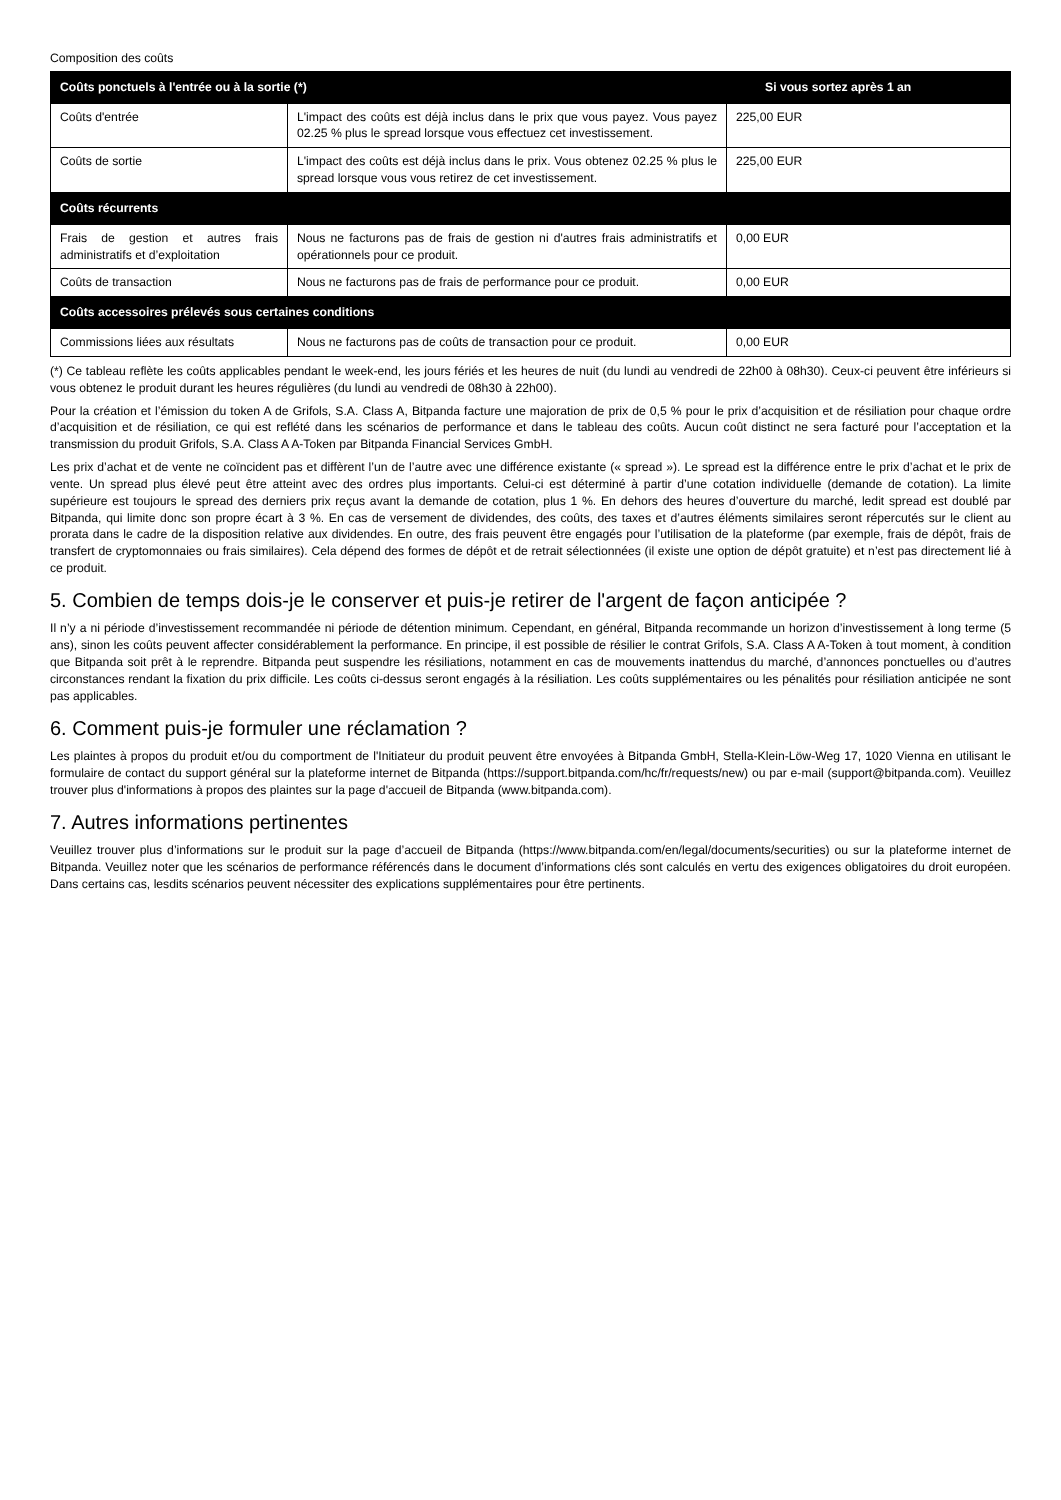Composition des coûts
| Coûts ponctuels à l'entrée ou à la sortie (*) | | Si vous sortez après 1 an |
| --- | --- | --- |
| Coûts d'entrée | L'impact des coûts est déjà inclus dans le prix que vous payez. Vous payez 02.25 % plus le spread lorsque vous effectuez cet investissement. | 225,00 EUR |
| Coûts de sortie | L'impact des coûts est déjà inclus dans le prix. Vous obtenez 02.25 % plus le spread lorsque vous vous retirez de cet investissement. | 225,00 EUR |
| Coûts récurrents | | |
| Frais de gestion et autres frais administratifs et d’exploitation | Nous ne facturons pas de frais de gestion ni d'autres frais administratifs et opérationnels pour ce produit. | 0,00 EUR |
| Coûts de transaction | Nous ne facturons pas de frais de performance pour ce produit. | 0,00 EUR |
| Coûts accessoires prélevés sous certaines conditions | | |
| Commissions liées aux résultats | Nous ne facturons pas de coûts de transaction pour ce produit. | 0,00 EUR |
(*) Ce tableau reflète les coûts applicables pendant le week-end, les jours fériés et les heures de nuit (du lundi au vendredi de 22h00 à 08h30). Ceux-ci peuvent être inférieurs si vous obtenez le produit durant les heures régulières (du lundi au vendredi de 08h30 à 22h00).
Pour la création et l’émission du token A de Grifols, S.A. Class A, Bitpanda facture une majoration de prix de 0,5 % pour le prix d’acquisition et de résiliation pour chaque ordre d’acquisition et de résiliation, ce qui est reflété dans les scénarios de performance et dans le tableau des coûts. Aucun coût distinct ne sera facturé pour l’acceptation et la transmission du produit Grifols, S.A. Class A A-Token par Bitpanda Financial Services GmbH.
Les prix d’achat et de vente ne coïncident pas et diffèrent l’un de l’autre avec une différence existante (« spread »). Le spread est la différence entre le prix d’achat et le prix de vente. Un spread plus élevé peut être atteint avec des ordres plus importants. Celui-ci est déterminé à partir d’une cotation individuelle (demande de cotation). La limite supérieure est toujours le spread des derniers prix reçus avant la demande de cotation, plus 1 %. En dehors des heures d’ouverture du marché, ledit spread est doublé par Bitpanda, qui limite donc son propre écart à 3 %. En cas de versement de dividendes, des coûts, des taxes et d’autres éléments similaires seront répercutés sur le client au prorata dans le cadre de la disposition relative aux dividendes. En outre, des frais peuvent être engagés pour l’utilisation de la plateforme (par exemple, frais de dépôt, frais de transfert de cryptomonnaies ou frais similaires). Cela dépend des formes de dépôt et de retrait sélectionnées (il existe une option de dépôt gratuite) et n’est pas directement lié à ce produit.
5. Combien de temps dois-je le conserver et puis-je retirer de l'argent de façon anticipée ?
Il n’y a ni période d’investissement recommandée ni période de détention minimum. Cependant, en général, Bitpanda recommande un horizon d’investissement à long terme (5 ans), sinon les coûts peuvent affecter considérablement la performance. En principe, il est possible de résilier le contrat Grifols, S.A. Class A A-Token à tout moment, à condition que Bitpanda soit prêt à le reprendre. Bitpanda peut suspendre les résiliations, notamment en cas de mouvements inattendus du marché, d’annonces ponctuelles ou d’autres circonstances rendant la fixation du prix difficile. Les coûts ci-dessus seront engagés à la résiliation. Les coûts supplémentaires ou les pénalités pour résiliation anticipée ne sont pas applicables.
6. Comment puis-je formuler une réclamation ?
Les plaintes à propos du produit et/ou du comportment de l'Initiateur du produit peuvent être envoyées à Bitpanda GmbH, Stella-Klein-Löw-Weg 17, 1020 Vienna en utilisant le formulaire de contact du support général sur la plateforme internet de Bitpanda (https://support.bitpanda.com/hc/fr/requests/new) ou par e-mail (support@bitpanda.com). Veuillez trouver plus d'informations à propos des plaintes sur la page d'accueil de Bitpanda (www.bitpanda.com).
7. Autres informations pertinentes
Veuillez trouver plus d’informations sur le produit sur la page d’accueil de Bitpanda (https://www.bitpanda.com/en/legal/documents/securities) ou sur la plateforme internet de Bitpanda. Veuillez noter que les scénarios de performance référencés dans le document d’informations clés sont calculés en vertu des exigences obligatoires du droit européen. Dans certains cas, lesdits scénarios peuvent nécessiter des explications supplémentaires pour être pertinents.